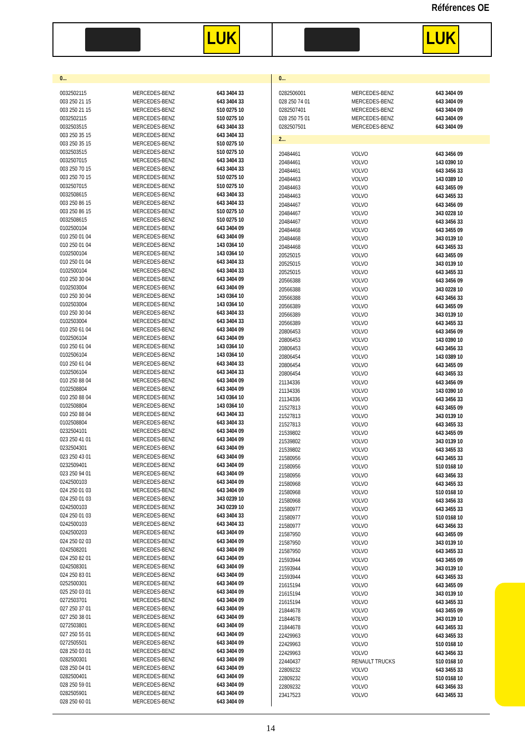Références OE
LUK LUK
0...
| 0032502115 | MERCEDES-BENZ | 643 3404 33 |
| 003 250 21 15 | MERCEDES-BENZ | 643 3404 33 |
| 003 250 21 15 | MERCEDES-BENZ | 510 0275 10 |
| 0032502115 | MERCEDES-BENZ | 510 0275 10 |
| 0032503515 | MERCEDES-BENZ | 643 3404 33 |
| 003 250 35 15 | MERCEDES-BENZ | 643 3404 33 |
| 003 250 35 15 | MERCEDES-BENZ | 510 0275 10 |
| 0032503515 | MERCEDES-BENZ | 510 0275 10 |
| 0032507015 | MERCEDES-BENZ | 643 3404 33 |
| 003 250 70 15 | MERCEDES-BENZ | 643 3404 33 |
| 003 250 70 15 | MERCEDES-BENZ | 510 0275 10 |
| 0032507015 | MERCEDES-BENZ | 510 0275 10 |
| 0032508615 | MERCEDES-BENZ | 643 3404 33 |
| 003 250 86 15 | MERCEDES-BENZ | 643 3404 33 |
| 003 250 86 15 | MERCEDES-BENZ | 510 0275 10 |
| 0032508615 | MERCEDES-BENZ | 510 0275 10 |
| 0102500104 | MERCEDES-BENZ | 643 3404 09 |
| 010 250 01 04 | MERCEDES-BENZ | 643 3404 09 |
| 010 250 01 04 | MERCEDES-BENZ | 143 0364 10 |
| 0102500104 | MERCEDES-BENZ | 143 0364 10 |
| 010 250 01 04 | MERCEDES-BENZ | 643 3404 33 |
| 0102500104 | MERCEDES-BENZ | 643 3404 33 |
| 010 250 30 04 | MERCEDES-BENZ | 643 3404 09 |
| 0102503004 | MERCEDES-BENZ | 643 3404 09 |
| 010 250 30 04 | MERCEDES-BENZ | 143 0364 10 |
| 0102503004 | MERCEDES-BENZ | 143 0364 10 |
| 010 250 30 04 | MERCEDES-BENZ | 643 3404 33 |
| 0102503004 | MERCEDES-BENZ | 643 3404 33 |
| 010 250 61 04 | MERCEDES-BENZ | 643 3404 09 |
| 0102506104 | MERCEDES-BENZ | 643 3404 09 |
| 010 250 61 04 | MERCEDES-BENZ | 143 0364 10 |
| 0102506104 | MERCEDES-BENZ | 143 0364 10 |
| 010 250 61 04 | MERCEDES-BENZ | 643 3404 33 |
| 0102506104 | MERCEDES-BENZ | 643 3404 33 |
| 010 250 88 04 | MERCEDES-BENZ | 643 3404 09 |
| 0102508804 | MERCEDES-BENZ | 643 3404 09 |
| 010 250 88 04 | MERCEDES-BENZ | 143 0364 10 |
| 0102508804 | MERCEDES-BENZ | 143 0364 10 |
| 010 250 88 04 | MERCEDES-BENZ | 643 3404 33 |
| 0102508804 | MERCEDES-BENZ | 643 3404 33 |
| 0232504101 | MERCEDES-BENZ | 643 3404 09 |
| 023 250 41 01 | MERCEDES-BENZ | 643 3404 09 |
| 0232504301 | MERCEDES-BENZ | 643 3404 09 |
| 023 250 43 01 | MERCEDES-BENZ | 643 3404 09 |
| 0232509401 | MERCEDES-BENZ | 643 3404 09 |
| 023 250 94 01 | MERCEDES-BENZ | 643 3404 09 |
| 0242500103 | MERCEDES-BENZ | 643 3404 09 |
| 024 250 01 03 | MERCEDES-BENZ | 643 3404 09 |
| 024 250 01 03 | MERCEDES-BENZ | 343 0239 10 |
| 0242500103 | MERCEDES-BENZ | 343 0239 10 |
| 024 250 01 03 | MERCEDES-BENZ | 643 3404 33 |
| 0242500103 | MERCEDES-BENZ | 643 3404 33 |
| 0242500203 | MERCEDES-BENZ | 643 3404 09 |
| 024 250 02 03 | MERCEDES-BENZ | 643 3404 09 |
| 0242508201 | MERCEDES-BENZ | 643 3404 09 |
| 024 250 82 01 | MERCEDES-BENZ | 643 3404 09 |
| 0242508301 | MERCEDES-BENZ | 643 3404 09 |
| 024 250 83 01 | MERCEDES-BENZ | 643 3404 09 |
| 0252500301 | MERCEDES-BENZ | 643 3404 09 |
| 025 250 03 01 | MERCEDES-BENZ | 643 3404 09 |
| 0272503701 | MERCEDES-BENZ | 643 3404 09 |
| 027 250 37 01 | MERCEDES-BENZ | 643 3404 09 |
| 027 250 38 01 | MERCEDES-BENZ | 643 3404 09 |
| 0272503801 | MERCEDES-BENZ | 643 3404 09 |
| 027 250 55 01 | MERCEDES-BENZ | 643 3404 09 |
| 0272505501 | MERCEDES-BENZ | 643 3404 09 |
| 028 250 03 01 | MERCEDES-BENZ | 643 3404 09 |
| 0282500301 | MERCEDES-BENZ | 643 3404 09 |
| 028 250 04 01 | MERCEDES-BENZ | 643 3404 09 |
| 0282500401 | MERCEDES-BENZ | 643 3404 09 |
| 028 250 59 01 | MERCEDES-BENZ | 643 3404 09 |
| 0282505901 | MERCEDES-BENZ | 643 3404 09 |
| 028 250 60 01 | MERCEDES-BENZ | 643 3404 09 |
0...
| 0282506001 | MERCEDES-BENZ | 643 3404 09 |
| 028 250 74 01 | MERCEDES-BENZ | 643 3404 09 |
| 0282507401 | MERCEDES-BENZ | 643 3404 09 |
| 028 250 75 01 | MERCEDES-BENZ | 643 3404 09 |
| 0282507501 | MERCEDES-BENZ | 643 3404 09 |
2...
| 20484461 | VOLVO | 643 3456 09 |
| 20484461 | VOLVO | 143 0390 10 |
| 20484461 | VOLVO | 643 3456 33 |
| 20484463 | VOLVO | 143 0389 10 |
| 20484463 | VOLVO | 643 3455 09 |
| 20484463 | VOLVO | 643 3455 33 |
| 20484467 | VOLVO | 643 3456 09 |
| 20484467 | VOLVO | 343 0228 10 |
| 20484467 | VOLVO | 643 3456 33 |
| 20484468 | VOLVO | 643 3455 09 |
| 20484468 | VOLVO | 343 0139 10 |
| 20484468 | VOLVO | 643 3455 33 |
| 20525015 | VOLVO | 643 3455 09 |
| 20525015 | VOLVO | 343 0139 10 |
| 20525015 | VOLVO | 643 3455 33 |
| 20566388 | VOLVO | 643 3456 09 |
| 20566388 | VOLVO | 343 0228 10 |
| 20566388 | VOLVO | 643 3456 33 |
| 20566389 | VOLVO | 643 3455 09 |
| 20566389 | VOLVO | 343 0139 10 |
| 20566389 | VOLVO | 643 3455 33 |
| 20806453 | VOLVO | 643 3456 09 |
| 20806453 | VOLVO | 143 0390 10 |
| 20806453 | VOLVO | 643 3456 33 |
| 20806454 | VOLVO | 143 0389 10 |
| 20806454 | VOLVO | 643 3455 09 |
| 20806454 | VOLVO | 643 3455 33 |
| 21134336 | VOLVO | 643 3456 09 |
| 21134336 | VOLVO | 143 0390 10 |
| 21134336 | VOLVO | 643 3456 33 |
| 21527813 | VOLVO | 643 3455 09 |
| 21527813 | VOLVO | 343 0139 10 |
| 21527813 | VOLVO | 643 3455 33 |
| 21539802 | VOLVO | 643 3455 09 |
| 21539802 | VOLVO | 343 0139 10 |
| 21539802 | VOLVO | 643 3455 33 |
| 21580956 | VOLVO | 643 3455 33 |
| 21580956 | VOLVO | 510 0168 10 |
| 21580956 | VOLVO | 643 3456 33 |
| 21580968 | VOLVO | 643 3455 33 |
| 21580968 | VOLVO | 510 0168 10 |
| 21580968 | VOLVO | 643 3456 33 |
| 21580977 | VOLVO | 643 3455 33 |
| 21580977 | VOLVO | 510 0168 10 |
| 21580977 | VOLVO | 643 3456 33 |
| 21587950 | VOLVO | 643 3455 09 |
| 21587950 | VOLVO | 343 0139 10 |
| 21587950 | VOLVO | 643 3455 33 |
| 21593944 | VOLVO | 643 3455 09 |
| 21593944 | VOLVO | 343 0139 10 |
| 21593944 | VOLVO | 643 3455 33 |
| 21615194 | VOLVO | 643 3455 09 |
| 21615194 | VOLVO | 343 0139 10 |
| 21615194 | VOLVO | 643 3455 33 |
| 21844678 | VOLVO | 643 3455 09 |
| 21844678 | VOLVO | 343 0139 10 |
| 21844678 | VOLVO | 643 3455 33 |
| 22429963 | VOLVO | 643 3455 33 |
| 22429963 | VOLVO | 510 0168 10 |
| 22429963 | VOLVO | 643 3456 33 |
| 22440437 | RENAULT TRUCKS | 510 0168 10 |
| 22809232 | VOLVO | 643 3455 33 |
| 22809232 | VOLVO | 510 0168 10 |
| 22809232 | VOLVO | 643 3456 33 |
| 23417523 | VOLVO | 643 3455 33 |
14